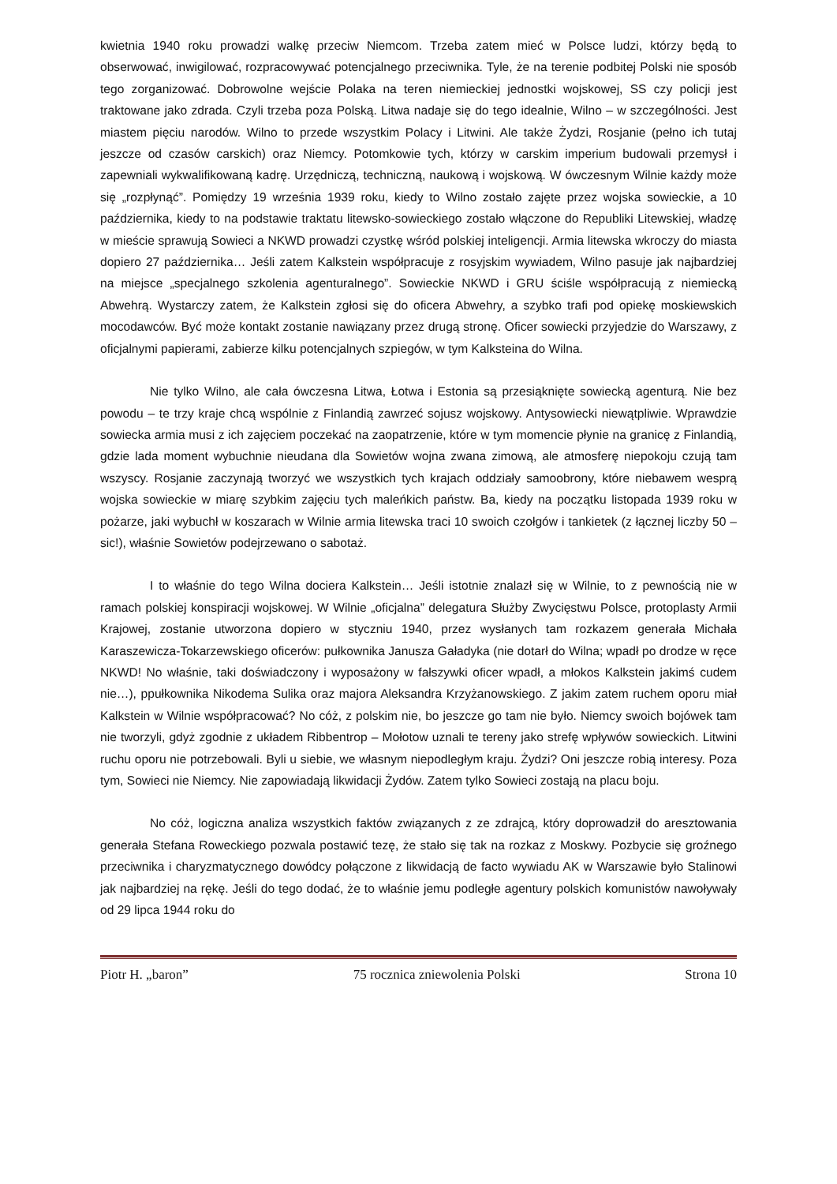kwietnia 1940 roku prowadzi walkę przeciw Niemcom. Trzeba zatem mieć w Polsce ludzi, którzy będą to obserwować, inwigilować, rozpracowywać potencjalnego przeciwnika. Tyle, że na terenie podbitej Polski nie sposób tego zorganizować. Dobrowolne wejście Polaka na teren niemieckiej jednostki wojskowej, SS czy policji jest traktowane jako zdrada. Czyli trzeba poza Polską. Litwa nadaje się do tego idealnie, Wilno – w szczególności. Jest miastem pięciu narodów. Wilno to przede wszystkim Polacy i Litwini. Ale także Żydzi, Rosjanie (pełno ich tutaj jeszcze od czasów carskich) oraz Niemcy. Potomkowie tych, którzy w carskim imperium budowali przemysł i zapewniali wykwalifikowaną kadrę. Urzędniczą, techniczną, naukową i wojskową. W ówczesnym Wilnie każdy może się „rozpłynąć”. Pomiędzy 19 września 1939 roku, kiedy to Wilno zostało zajęte przez wojska sowieckie, a 10 października, kiedy to na podstawie traktatu litewsko-sowieckiego zostało włączone do Republiki Litewskiej, władzę w mieście sprawują Sowieci a NKWD prowadzi czystkę wśród polskiej inteligencji. Armia litewska wkroczy do miasta dopiero 27 października… Jeśli zatem Kalkstein współpracuje z rosyjskim wywiadem, Wilno pasuje jak najbardziej na miejsce „specjalnego szkolenia agenturalnego”. Sowieckie NKWD i GRU ściśle współpracują z niemiecką Abwehrą. Wystarczy zatem, że Kalkstein zgłosi się do oficera Abwehry, a szybko trafi pod opiekę moskiewskich mocodawców. Być może kontakt zostanie nawiązany przez drugą stronę. Oficer sowiecki przyjedzie do Warszawy, z oficjalnymi papierami, zabierze kilku potencjalnych szpiegów, w tym Kalksteina do Wilna.
Nie tylko Wilno, ale cała ówczesna Litwa, Łotwa i Estonia są przesiąknięte sowiecką agenturą. Nie bez powodu – te trzy kraje chcą wspólnie z Finlandią zawrzeć sojusz wojskowy. Antysowiecki niewątpliwie. Wprawdzie sowiecka armia musi z ich zajęciem poczekać na zaopatrzenie, które w tym momencie płynie na granicę z Finlandią, gdzie lada moment wybuchnie nieudana dla Sowietów wojna zwana zimową, ale atmosferę niepokoju czują tam wszyscy. Rosjanie zaczynają tworzyć we wszystkich tych krajach oddziały samoobrony, które niebawem wesprą wojska sowieckie w miarę szybkim zajęciu tych maleńkich państw. Ba, kiedy na początku listopada 1939 roku w pożarze, jaki wybuchł w koszarach w Wilnie armia litewska traci 10 swoich czołgów i tankietek (z łącznej liczby 50 – sic!), właśnie Sowietów podejrzewano o sabotaż.
I to właśnie do tego Wilna dociera Kalkstein… Jeśli istotnie znalazł się w Wilnie, to z pewnością nie w ramach polskiej konspiracji wojskowej. W Wilnie „oficjalna” delegatura Służby Zwycięstwu Polsce, protoplasty Armii Krajowej, zostanie utworzona dopiero w styczniu 1940, przez wysłanych tam rozkazem generała Michała Karaszewicza-Tokarzewskiego oficerów: pułkownika Janusza Gaładyka (nie dotarł do Wilna; wpadł po drodze w ręce NKWD! No właśnie, taki doświadczony i wyposażony w fałszywki oficer wpadł, a młokos Kalkstein jakimś cudem nie…), ppułkownika Nikodema Sulika oraz majora Aleksandra Krzyżanowskiego. Z jakim zatem ruchem oporu miał Kalkstein w Wilnie współpracować? No cóż, z polskim nie, bo jeszcze go tam nie było. Niemcy swoich bojówek tam nie tworzyli, gdyż zgodnie z układem Ribbentrop – Mołotow uznali te tereny jako strefę wpływów sowieckich. Litwini ruchu oporu nie potrzebowali. Byli u siebie, we własnym niepodległym kraju. Żydzi? Oni jeszcze robią interesy. Poza tym, Sowieci nie Niemcy. Nie zapowiadają likwidacji Żydów. Zatem tylko Sowieci zostają na placu boju.
No cóż, logiczna analiza wszystkich faktów związanych z ze zdrajcą, który doprowadził do aresztowania generała Stefana Roweckiego pozwala postawić tezę, że stało się tak na rozkaz z Moskwy. Pozbycie się groźnego przeciwnika i charyzmatycznego dowódcy połączone z likwidacją de facto wywiadu AK w Warszawie było Stalinowi jak najbardziej na rękę. Jeśli do tego dodać, że to właśnie jemu podległe agentury polskich komunistów nawoływały od 29 lipca 1944 roku do
Piotr H. „baron” 75 rocznica zniewolenia Polski Strona 10